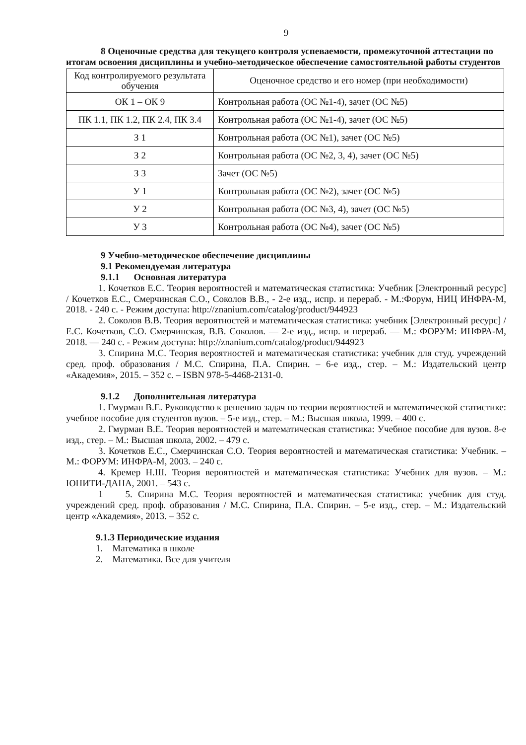9
8 Оценочные средства для текущего контроля успеваемости, промежуточной аттестации по итогам освоения дисциплины и учебно-методическое обеспечение самостоятельной работы студентов
| Код контролируемого результата обучения | Оценочное средство и его номер (при необходимости) |
| ОК 1 – ОК 9 | Контрольная работа (ОС №1-4), зачет (ОС №5) |
| ПК 1.1, ПК 1.2, ПК 2.4, ПК 3.4 | Контрольная работа (ОС №1-4), зачет (ОС №5) |
| З 1 | Контрольная работа (ОС №1), зачет (ОС №5) |
| З 2 | Контрольная работа (ОС №2, 3, 4), зачет (ОС №5) |
| З 3 | Зачет (ОС №5) |
| У 1 | Контрольная работа (ОС №2), зачет (ОС №5) |
| У 2 | Контрольная работа (ОС №3, 4), зачет (ОС №5) |
| У 3 | Контрольная работа (ОС №4), зачет (ОС №5) |
9 Учебно-методическое обеспечение дисциплины
9.1 Рекомендуемая литература
9.1.1 Основная литература
1. Кочетков Е.С. Теория вероятностей и математическая статистика: Учебник [Электронный ресурс] / Кочетков Е.С., Смерчинская С.О., Соколов В.В., - 2-е изд., испр. и перераб. - М.:Форум, НИЦ ИНФРА-М, 2018. - 240 с. - Режим доступа: http://znanium.com/catalog/product/944923
2. Соколов В.В. Теория вероятностей и математическая статистика: учебник [Электронный ресурс] / Е.С. Кочетков, С.О. Смерчинская, В.В. Соколов. — 2-е изд., испр. и перераб. — М.: ФОРУМ: ИНФРА-М, 2018. — 240 с. - Режим доступа: http://znanium.com/catalog/product/944923
3. Спирина М.С. Теория вероятностей и математическая статистика: учебник для студ. учреждений сред. проф. образования / М.С. Спирина, П.А. Спирин. – 6-е изд., стер. – М.: Издательский центр «Академия», 2015. – 352 с. – ISBN 978-5-4468-2131-0.
9.1.2 Дополнительная литература
1. Гмурман В.Е. Руководство к решению задач по теории вероятностей и математической статистике: учебное пособие для студентов вузов. – 5-е изд., стер. – М.: Высшая школа, 1999. – 400 с.
2. Гмурман В.Е. Теория вероятностей и математическая статистика: Учебное пособие для вузов. 8-е изд., стер. – М.: Высшая школа, 2002. – 479 с.
3. Кочетков Е.С., Смерчинская С.О. Теория вероятностей и математическая статистика: Учебник. – М.: ФОРУМ: ИНФРА-М, 2003. – 240 с.
4. Кремер Н.Ш. Теория вероятностей и математическая статистика: Учебник для вузов. – М.: ЮНИТИ-ДАНА, 2001. – 543 с.
1 5. Спирина М.С. Теория вероятностей и математическая статистика: учебник для студ. учреждений сред. проф. образования / М.С. Спирина, П.А. Спирин. – 5-е изд., стер. – М.: Издательский центр «Академия», 2013. – 352 с.
9.1.3 Периодические издания
1. Математика в школе
2. Математика. Все для учителя